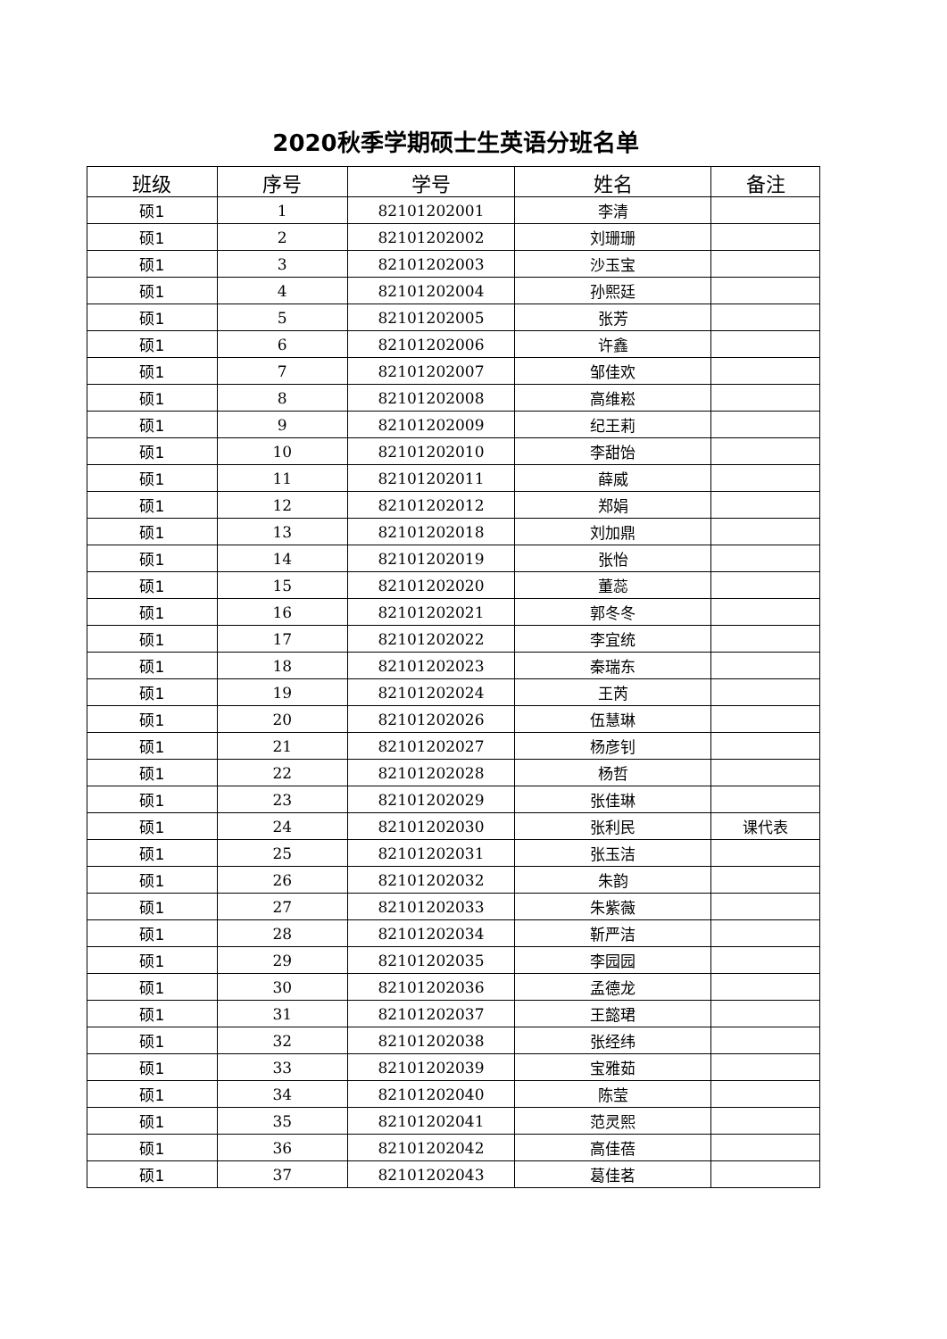2020秋季学期硕士生英语分班名单
| 班级 | 序号 | 学号 | 姓名 | 备注 |
| --- | --- | --- | --- | --- |
| 硕1 | 1 | 82101202001 | 李清 | |
| 硕1 | 2 | 82101202002 | 刘珊珊 | |
| 硕1 | 3 | 82101202003 | 沙玉宝 | |
| 硕1 | 4 | 82101202004 | 孙熙廷 | |
| 硕1 | 5 | 82101202005 | 张芳 | |
| 硕1 | 6 | 82101202006 | 许鑫 | |
| 硕1 | 7 | 82101202007 | 邹佳欢 | |
| 硕1 | 8 | 82101202008 | 高维崧 | |
| 硕1 | 9 | 82101202009 | 纪王莉 | |
| 硕1 | 10 | 82101202010 | 李甜饴 | |
| 硕1 | 11 | 82101202011 | 薛威 | |
| 硕1 | 12 | 82101202012 | 郑娟 | |
| 硕1 | 13 | 82101202018 | 刘加鼎 | |
| 硕1 | 14 | 82101202019 | 张怡 | |
| 硕1 | 15 | 82101202020 | 董蕊 | |
| 硕1 | 16 | 82101202021 | 郭冬冬 | |
| 硕1 | 17 | 82101202022 | 李宜统 | |
| 硕1 | 18 | 82101202023 | 秦瑞东 | |
| 硕1 | 19 | 82101202024 | 王芮 | |
| 硕1 | 20 | 82101202026 | 伍慧琳 | |
| 硕1 | 21 | 82101202027 | 杨彦钊 | |
| 硕1 | 22 | 82101202028 | 杨哲 | |
| 硕1 | 23 | 82101202029 | 张佳琳 | |
| 硕1 | 24 | 82101202030 | 张利民 | 课代表 |
| 硕1 | 25 | 82101202031 | 张玉洁 | |
| 硕1 | 26 | 82101202032 | 朱韵 | |
| 硕1 | 27 | 82101202033 | 朱紫薇 | |
| 硕1 | 28 | 82101202034 | 靳严洁 | |
| 硕1 | 29 | 82101202035 | 李园园 | |
| 硕1 | 30 | 82101202036 | 孟德龙 | |
| 硕1 | 31 | 82101202037 | 王懿珺 | |
| 硕1 | 32 | 82101202038 | 张经纬 | |
| 硕1 | 33 | 82101202039 | 宝雅茹 | |
| 硕1 | 34 | 82101202040 | 陈莹 | |
| 硕1 | 35 | 82101202041 | 范灵熙 | |
| 硕1 | 36 | 82101202042 | 高佳蓓 | |
| 硕1 | 37 | 82101202043 | 葛佳茗 | |